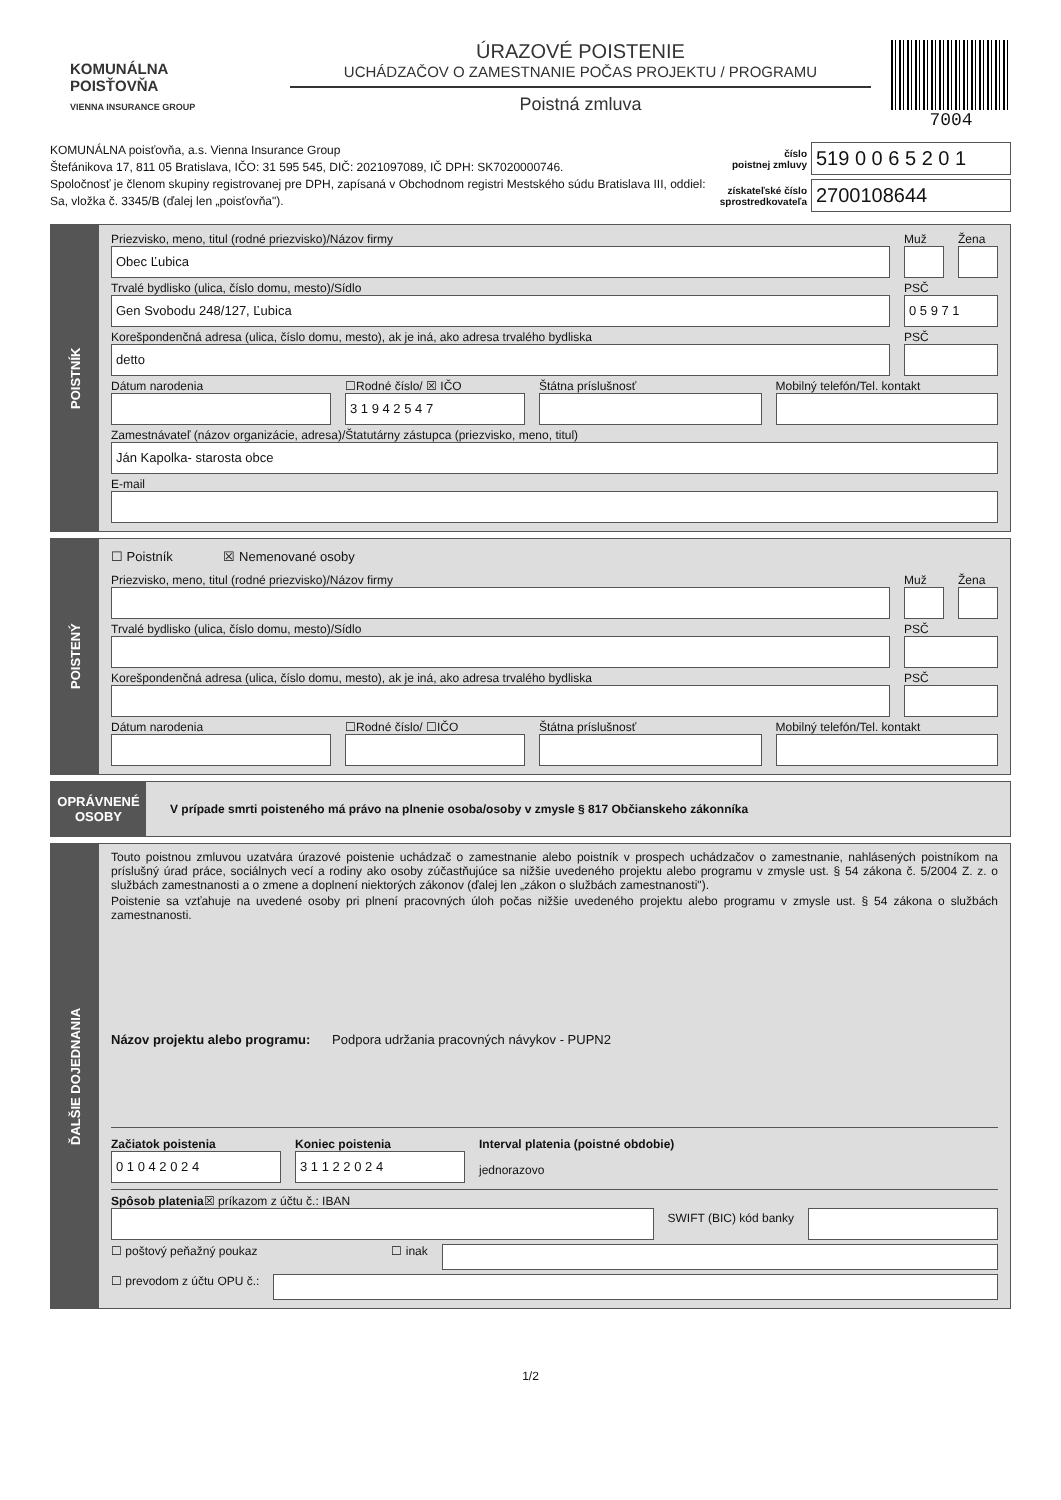KOMUNÁLNA
POISŤOVŇA
VIENNA INSURANCE GROUP
ÚRAZOVÉ POISTENIE
UCHÁDZAČOV O ZAMESTNANIE POČAS PROJEKTU / PROGRAMU
Poistná zmluva
7004
KOMUNÁLNA poisťovňa, a.s. Vienna Insurance Group
Štefánikova 17, 811 05 Bratislava, IČO: 31 595 545, DIČ: 2021097089, IČ DPH: SK7020000746.
Spoločnosť je členom skupiny registrovanej pre DPH, zapísaná v Obchodnom registri Mestského súdu Bratislava III, oddiel: Sa, vložka č. 3345/B (ďalej len „poisťovňa").
číslo
poistnej zmluvy 519 0 0 6 5 2 0 1
získateľské číslo
sprostredkovateľa 2700108644
POISTNÍK
Priezvisko, meno, titul (rodné priezvisko)/Názov firmy
Obec Ľubica
Muž Žena
Trvalé bydlisko (ulica, číslo domu, mesto)/Sídlo
Gen Svobodu 248/127, Ľubica
PSČ
0 5 9 7 1
Korešpondenčná adresa (ulica, číslo domu, mesto), ak je iná, ako adresa trvalého bydliska
detto
PSČ
Dátum narodenia ☐Rodné číslo/ ☒ IČO
3 1 9 4 2 5 4 7
Štátna príslušnosť Mobilný telefón/Tel. kontakt
Zamestnávateľ (názov organizácie, adresa)/Štatutárny zástupca (priezvisko, meno, titul)
Ján Kapolka- starosta obce
E-mail
POISTENÝ
☐ Poistník ☒ Nemenované osoby
Priezvisko, meno, titul (rodné priezvisko)/Názov firmy
Muž Žena
Trvalé bydlisko (ulica, číslo domu, mesto)/Sídlo
PSČ
Korešpondenčná adresa (ulica, číslo domu, mesto), ak je iná, ako adresa trvalého bydliska
PSČ
Dátum narodenia ☐Rodné číslo/ ☐IČO Štátna príslušnosť Mobilný telefón/Tel. kontakt
OPRÁVNENÉ
OSOBY
V prípade smrti poisteného má právo na plnenie osoba/osoby v zmysle § 817 Občianskeho zákonníka
ĎALŠIE DOJEDNANIA
Touto poistnou zmluvou uzatvára úrazové poistenie uchádzač o zamestnanie alebo poistník v prospech uchádzačov o zamestnanie, nahlásených poistníkom na príslušný úrad práce, sociálnych vecí a rodiny ako osoby zúčastňujúce sa nižšie uvedeného projektu alebo programu v zmysle ust. § 54 zákona č. 5/2004 Z. z. o službách zamestnanosti a o zmene a doplnení niektorých zákonov (ďalej len „zákon o službách zamestnanosti").
Poistenie sa vzťahuje na uvedené osoby pri plnení pracovných úloh počas nižšie uvedeného projektu alebo programu v zmysle ust. § 54 zákona o službách zamestnanosti.
Názov projektu alebo programu: Podpora udržania pracovných návykov - PUPN2
Začiatok poistenia
0 1 0 4 2 0 2 4
Koniec poistenia
3 1 1 2 2 0 2 4
Interval platenia (poistné obdobie)
jednorazovo
Spôsob platenia☒ príkazom z účtu č.: IBAN
SWIFT (BIC) kód banky
☐ poštový peňažný poukaz ☐ inak
☐ prevodom z účtu OPU č.:
1/2